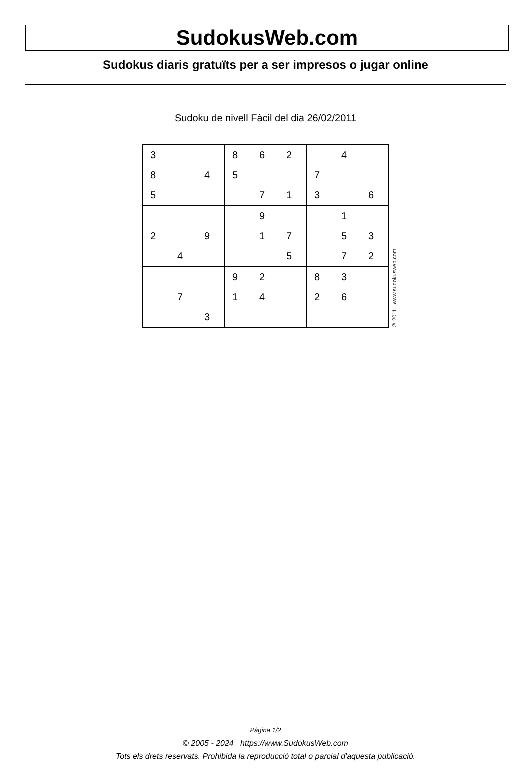SudokusWeb.com
Sudokus diaris gratuïts per a ser impresos o jugar online
Sudoku de nivell Fàcil del dia 26/02/2011
| 3 | | | 8 | 6 | 2 | | 4 | |
| 8 | | 4 | 5 | | | 7 | | |
| 5 | | | | 7 | 1 | 3 | | 6 |
| | | | | 9 | | | 1 | |
| 2 | | 9 | | 1 | 7 | | 5 | 3 |
| | 4 | | | | 5 | | 7 | 2 |
| | | | 9 | 2 | | 8 | 3 | |
| | 7 | | 1 | 4 | | 2 | 6 | |
| | | 3 | | | | | | |
© 2011 www.sudokusweb.com
Pàgina 1/2
© 2005 - 2024 https://www.SudokusWeb.com
Tots els drets reservats. Prohibida la reproducció total o parcial d'aquesta publicació.